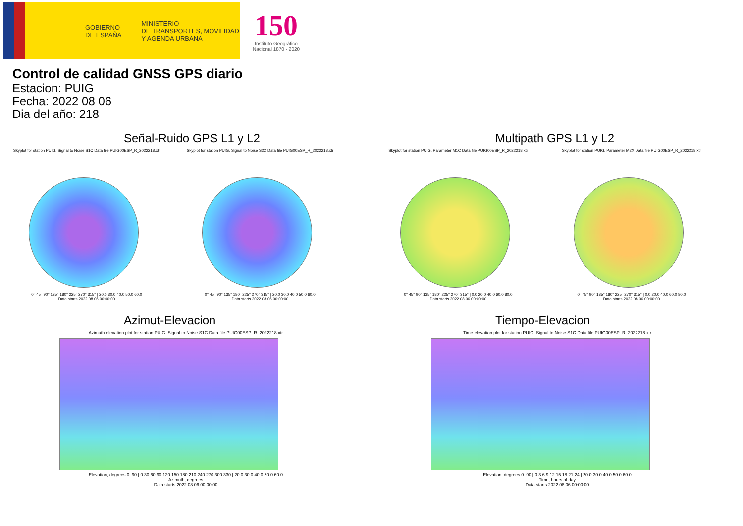GOBIERNO
DE ESPAÑA
MINISTERIO
DE TRANSPORTES, MOVILIDAD
Y AGENDA URBANA
150
Instituto Geográfico
Nacional 1870 - 2020
Control de calidad GNSS GPS diario
Estacion: PUIG
Fecha: 2022 08 06
Dia del año: 218
Señal-Ruido GPS L1 y L2
Skyplot for station PUIG. Signal to Noise S1C Data file PUIG00ESP_R_2022218.xtr
0° 45° 90° 135° 180° 225° 270° 315° | 20.0 30.0 40.0 50.0 60.0
Data starts 2022 08 06 00:00:00
Skyplot for station PUIG. Signal to Noise S2X Data file PUIG00ESP_R_2022218.xtr
0° 45° 90° 135° 180° 225° 270° 315° | 20.0 30.0 40.0 50.0 60.0
Data starts 2022 08 06 00:00:00
Multipath GPS L1 y L2
Skyplot for station PUIG. Parameter M1C Data file PUIG00ESP_R_2022218.xtr
0° 45° 90° 135° 180° 225° 270° 315° | 0.0 20.0 40.0 60.0 80.0
Data starts 2022 08 06 00:00:00
Skyplot for station PUIG. Parameter M2X Data file PUIG00ESP_R_2022218.xtr
0° 45° 90° 135° 180° 225° 270° 315° | 0.0 20.0 40.0 60.0 80.0
Data starts 2022 08 06 00:00:00
Azimut-Elevacion
Azimuth-elevation plot for station PUIG. Signal to Noise S1C Data file PUIG00ESP_R_2022218.xtr
Elevation, degrees 0–90 | 0 30 60 90 120 150 180 210 240 270 300 330 | 20.0 30.0 40.0 50.0 60.0
Azimuth, degrees
Data starts 2022 08 06 00:00:00
Tiempo-Elevacion
Time-elevation plot for station PUIG. Signal to Noise S1C Data file PUIG00ESP_R_2022218.xtr
Elevation, degrees 0–90 | 0 3 6 9 12 15 18 21 24 | 20.0 30.0 40.0 50.0 60.0
Time, hours of day
Data starts 2022 08 06 00:00:00